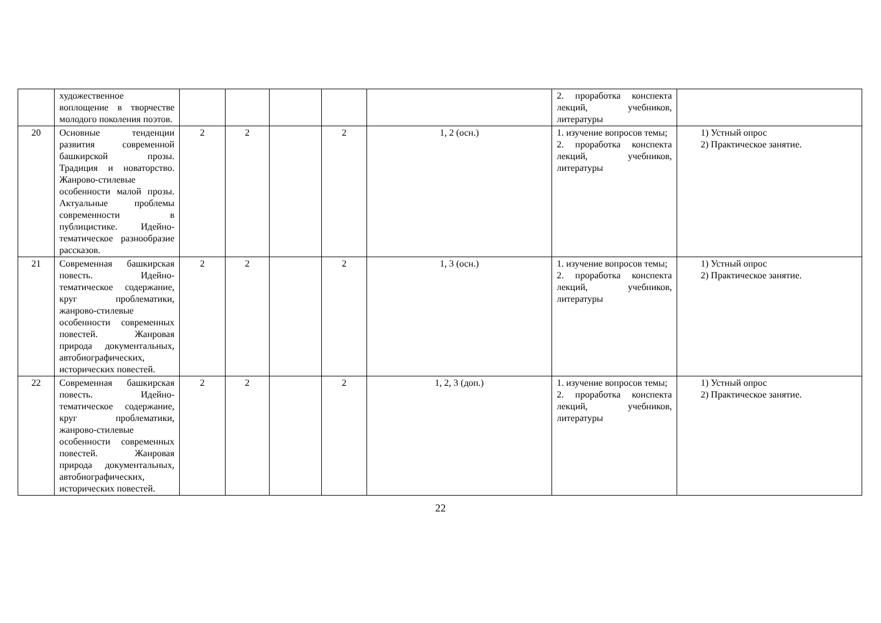| | художественное воплощение в творчестве молодого поколения поэтов. | | | | | | 2. проработка конспекта лекций, учебников, литературы | |
| 20 | Основные тенденции развития современной башкирской прозы. Традиция и новаторство. Жанрово-стилевые особенности малой прозы. Актуальные проблемы современности в публицистике. Идейно-тематическое разнообразие рассказов. | 2 | 2 | | 2 | 1, 2 (осн.) | 1. изучение вопросов темы; 2. проработка конспекта лекций, учебников, литературы | 1) Устный опрос 2) Практическое занятие. |
| 21 | Современная башкирская повесть. Идейно-тематическое содержание, круг проблематики, жанрово-стилевые особенности современных повестей. Жанровая природа документальных, автобиографических, исторических повестей. | 2 | 2 | | 2 | 1, 3 (осн.) | 1. изучение вопросов темы; 2. проработка конспекта лекций, учебников, литературы | 1) Устный опрос 2) Практическое занятие. |
| 22 | Современная башкирская повесть. Идейно-тематическое содержание, круг проблематики, жанрово-стилевые особенности современных повестей. Жанровая природа документальных, автобиографических, исторических повестей. | 2 | 2 | | 2 | 1, 2, 3 (доп.) | 1. изучение вопросов темы; 2. проработка конспекта лекций, учебников, литературы | 1) Устный опрос 2) Практическое занятие. |
22